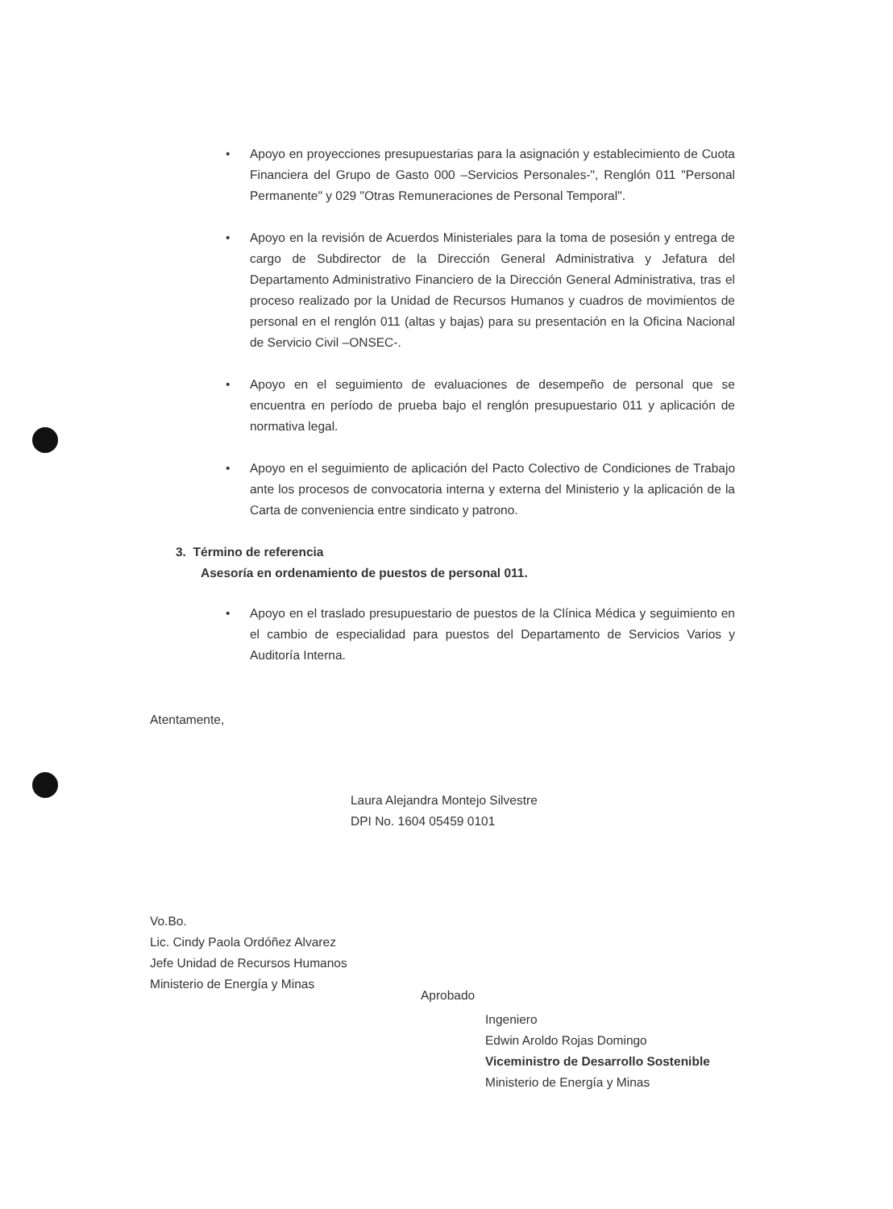• Apoyo en proyecciones presupuestarias para la asignación y establecimiento de Cuota Financiera del Grupo de Gasto 000 –Servicios Personales-", Renglón 011 "Personal Permanente" y 029 "Otras Remuneraciones de Personal Temporal".
• Apoyo en la revisión de Acuerdos Ministeriales para la toma de posesión y entrega de cargo de Subdirector de la Dirección General Administrativa y Jefatura del Departamento Administrativo Financiero de la Dirección General Administrativa, tras el proceso realizado por la Unidad de Recursos Humanos y cuadros de movimientos de personal en el renglón 011 (altas y bajas) para su presentación en la Oficina Nacional de Servicio Civil –ONSEC-.
• Apoyo en el seguimiento de evaluaciones de desempeño de personal que se encuentra en período de prueba bajo el renglón presupuestario 011 y aplicación de normativa legal.
• Apoyo en el seguimiento de aplicación del Pacto Colectivo de Condiciones de Trabajo ante los procesos de convocatoria interna y externa del Ministerio y la aplicación de la Carta de conveniencia entre sindicato y patrono.
3. Término de referencia
Asesoría en ordenamiento de puestos de personal 011.
• Apoyo en el traslado presupuestario de puestos de la Clínica Médica y seguimiento en el cambio de especialidad para puestos del Departamento de Servicios Varios y Auditoría Interna.
Atentamente,
Laura Alejandra Montejo Silvestre
DPI No. 1604 05459 0101
Vo.Bo.
Lic. Cindy Paola Ordóñez Alvarez
Jefe Unidad de Recursos Humanos
Ministerio de Energía y Minas
Aprobado
Ingeniero
Edwin Aroldo Rojas Domingo
Viceministro de Desarrollo Sostenible
Ministerio de Energía y Minas